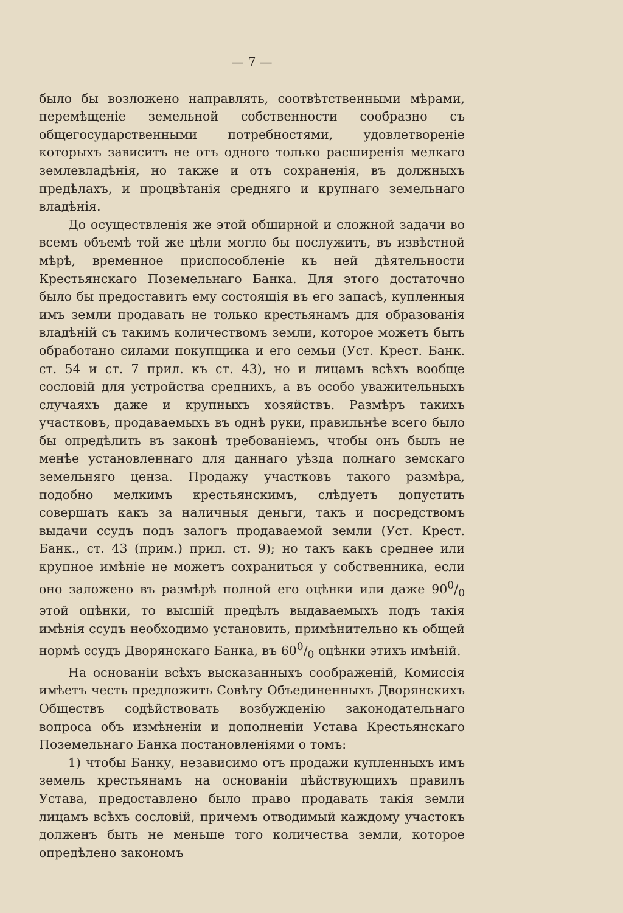— 7 —
было бы возложено направлять, соотвѣтственными мѣрами, перемѣщеніе земельной собственности сообразно съ общегосударственными потребностями, удовлетвореніе которыхъ зависитъ не отъ одного только расширенія мелкаго землевладѣнія, но также и отъ сохраненія, въ должныхъ предѣлахъ, и процвѣтанія средняго и крупнаго земельнаго владѣнія.
До осуществленія же этой обширной и сложной задачи во всемъ объемѣ той же цѣли могло бы послужить, въ извѣстной мѣрѣ, временное приспособленіе къ ней дѣятельности Крестьянскаго Поземельнаго Банка. Для этого достаточно было бы предоставить ему состоящія въ его запасѣ, купленныя имъ земли продавать не только крестьянамъ для образованія владѣній съ такимъ количествомъ земли, которое можетъ быть обработано силами покупщика и его семьи (Уст. Крест. Банк. ст. 54 и ст. 7 прил. къ ст. 43), но и лицамъ всѣхъ вообще сословій для устройства среднихъ, а въ особо уважительныхъ случаяхъ даже и крупныхъ хозяйствъ. Размѣръ такихъ участковъ, продаваемыхъ въ однѣ руки, правильнѣе всего было бы опредѣлить въ законѣ требованіемъ, чтобы онъ былъ не менѣе установленнаго для даннаго уѣзда полнаго земскаго земельняго ценза. Продажу участковъ такого размѣра, подобно мелкимъ крестьянскимъ, слѣдуетъ допустить совершать какъ за наличныя деньги, такъ и посредствомъ выдачи ссудъ подъ залогъ продаваемой земли (Уст. Крест. Банк., ст. 43 (прим.) прил. ст. 9); но такъ какъ среднее или крупное имѣніе не можетъ сохраниться у собственника, если оно заложено въ размѣрѣ полной его оцѣнки или даже 900/0 этой оцѣнки, то высшій предѣлъ выдаваемыхъ подъ такія имѣнія ссудъ необходимо установить, примѣнительно къ общей нормѣ ссудъ Дворянскаго Банка, въ 600/0 оцѣнки этихъ имѣній.
На основаніи всѣхъ высказанныхъ соображеній, Комиссія имѣетъ честь предложить Совѣту Объединенныхъ Дворянскихъ Обществъ содѣйствовать возбужденію законодательнаго вопроса объ измѣненіи и дополненіи Устава Крестьянскаго Поземельнаго Банка постановленіями о томъ:
1) чтобы Банку, независимо отъ продажи купленныхъ имъ земель крестьянамъ на основаніи дѣйствующихъ правилъ Устава, предоставлено было право продавать такія земли лицамъ всѣхъ сословій, причемъ отводимый каждому участокъ долженъ быть не меньше того количества земли, которое опредѣлено закономъ